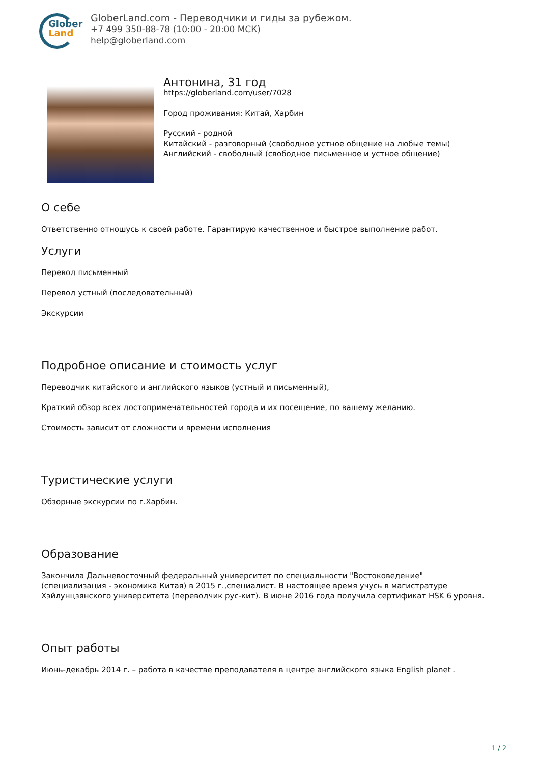Glober
Land
GloberLand.com - Переводчики и гиды за рубежом.
+7 499 350-88-78 (10:00 - 20:00 МСК)
help@globerland.com
Антонина, 31 год
https://globerland.com/user/7028
Город проживания: Китай, Харбин
Русский - родной
Китайский - разговорный (свободное устное общение на любые темы)
Английский - свободный (свободное письменное и устное общение)
О себе
Ответственно отношусь к своей работе. Гарантирую качественное и быстрое выполнение работ.
Услуги
Перевод письменный
Перевод устный (последовательный)
Экскурсии
Подробное описание и стоимость услуг
Переводчик китайского и английского языков (устный и письменный),
Краткий обзор всех достопримечательностей города и их посещение, по вашему желанию.
Стоимость зависит от сложности и времени исполнения
Туристические услуги
Обзорные экскурсии по г.Харбин.
Образование
Закончила Дальневосточный федеральный университет по специальности "Востоковедение" (специализация - экономика Китая) в 2015 г.,специалист. В настоящее время учусь в магистратуре Хэйлунцзянского университета (переводчик рус-кит). В июне 2016 года получила сертификат HSK 6 уровня.
Опыт работы
Июнь-декабрь 2014 г. – работа в качестве преподавателя в центре английского языка English planet .
1 / 2